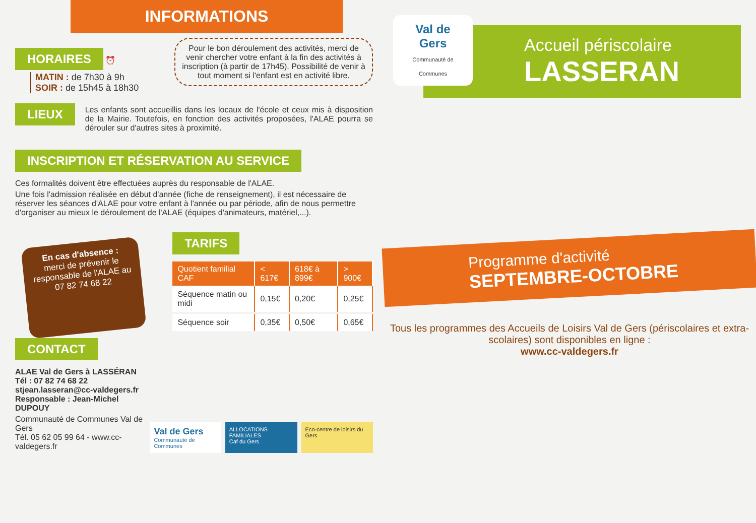INFORMATIONS
Pour le bon déroulement des activités, merci de venir chercher votre enfant à la fin des activités à inscription (à partir de 17h45). Possibilité de venir à tout moment si l'enfant est en activité libre.
HORAIRES ⏰
MATIN : de 7h30 à 9h
SOIR : de 15h45 à 18h30
LIEUX
Les enfants sont accueillis dans les locaux de l'école et ceux mis à disposition de la Mairie. Toutefois, en fonction des activités proposées, l'ALAE pourra se dérouler sur d'autres sites à proximité.
INSCRIPTION ET RÉSERVATION AU SERVICE
Ces formalités doivent être effectuées auprès du responsable de l'ALAE.
Une fois l'admission réalisée en début d'année (fiche de renseignement), il est nécessaire de réserver les séances d'ALAE pour votre enfant à l'année ou par période, afin de nous permettre d'organiser au mieux le déroulement de l'ALAE (équipes d'animateurs, matériel,...).
En cas d'absence :
merci de prévenir le responsable de l'ALAE au 07 82 74 68 22
TARIFS
| Quotient familial CAF | < 617€ | 618€ à 899€ | > 900€ |
| --- | --- | --- | --- |
| Séquence matin ou midi | 0,15€ | 0,20€ | 0,25€ |
| Séquence soir | 0,35€ | 0,50€ | 0,65€ |
CONTACT
ALAE Val de Gers à LASSÉRAN
Tél : 07 82 74 68 22
stjean.lasseran@cc-valdegers.fr
Responsable : Jean-Michel DUPOUY
Communauté de Communes Val de Gers
Tél. 05 62 05 99 64 - www.cc-valdegers.fr
Val de Gers
Communauté de Communes
ALLOCATIONS FAMILIALES
Caf du Gers
Eco-centre de loisirs du Gers
Val de Gers
Communauté de Communes
Accueil périscolaire
LASSERAN
Programme d'activité
SEPTEMBRE-OCTOBRE
Tous les programmes des Accueils de Loisirs Val de Gers (périscolaires et extra-scolaires) sont disponibles en ligne :
www.cc-valdegers.fr